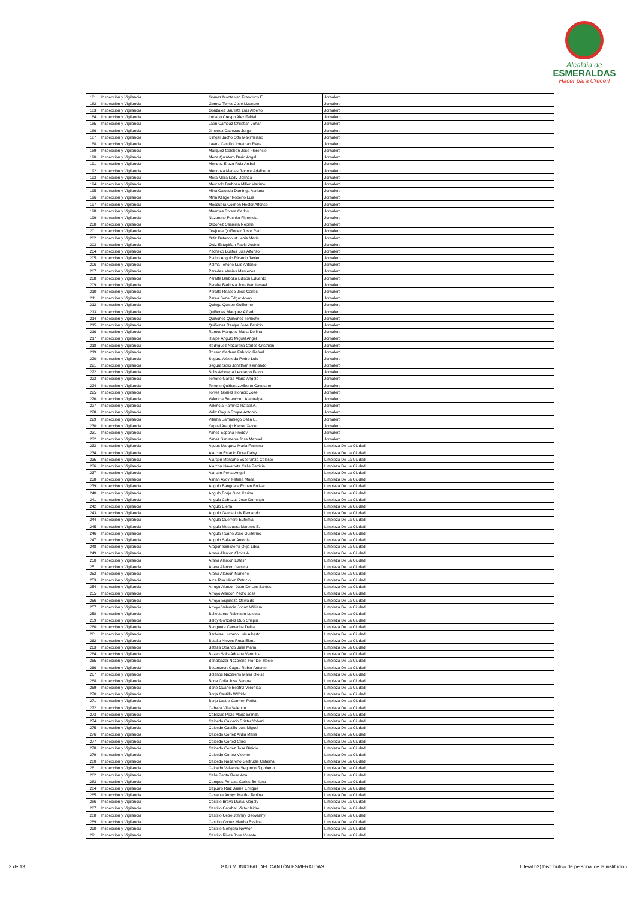Alcaldía de
ESMERALDAS
Hacer para Crecer!
| 181 | Inspección y Vigilancia | Gomez Montalvan Francisco E. | Jornalero |
| 182 | Inspección y Vigilancia | Gomez Torres José Lizandro | Jornalero |
| 183 | Inspección y Vigilancia | Gonzalez Bautista Luis Alberto | Jornalero |
| 184 | Inspección y Vigilancia | Intriago Crespo Alex Fabial | Jornalero |
| 185 | Inspección y Vigilancia | Jaen Campaz Christian Johan | Jornalero |
| 186 | Inspección y Vigilancia | Jimenez Cabezas Jorge | Jornalero |
| 187 | Inspección y Vigilancia | Klinger Jacho Otto Maximiliano | Jornalero |
| 188 | Inspección y Vigilancia | Lastra Castillo Jonathan Rene | Jornalero |
| 189 | Inspección y Vigilancia | Marquez Colobon Jose Florencio | Jornalero |
| 190 | Inspección y Vigilancia | Mena Quintero Dario Angel | Jornalero |
| 191 | Inspección y Vigilancia | Mendez Erazo Ruiz Anibal | Jornalero |
| 192 | Inspección y Vigilancia | Mendoza Mecias Jacinto Adalberto | Jornalero |
| 193 | Inspección y Vigilancia | Mera Mera Lady Dalinda | Jornalero |
| 194 | Inspección y Vigilancia | Mercado Barbosa Miller Maximo | Jornalero |
| 195 | Inspección y Vigilancia | Mina Caicedo Dominga Adriana | Jornalero |
| 196 | Inspección y Vigilancia | Mina Klinger Roberto Luis | Jornalero |
| 197 | Inspección y Vigilancia | Mosquera Coimen Hector Alfonso | Jornalero |
| 198 | Inspección y Vigilancia | Muentes Rivera Carlos | Jornalero |
| 199 | Inspección y Vigilancia | Nazareno Pachito Florencia | Jornalero |
| 200 | Inspección y Vigilancia | Ordoñez Casierra Neorlin | Jornalero |
| 201 | Inspección y Vigilancia | Orejuela Quiñonez Justo Raul | Jornalero |
| 202 | Inspección y Vigilancia | Ortiz Betancourt Lenis Maria | Jornalero |
| 203 | Inspección y Vigilancia | Ortiz Estupiñan Pablo Jovino | Jornalero |
| 204 | Inspección y Vigilancia | Pacheco Bustos Luis Alfonso | Jornalero |
| 205 | Inspección y Vigilancia | Pacho Angulo Ricardo Javier | Jornalero |
| 206 | Inspección y Vigilancia | Palma Tenorio Luis Antonio | Jornalero |
| 207 | Inspección y Vigilancia | Paredes Mesias Mercedes | Jornalero |
| 208 | Inspección y Vigilancia | Peralta Barboza Edison Eduardo | Jornalero |
| 209 | Inspección y Vigilancia | Peralta Barboza Jonathan Ismael | Jornalero |
| 210 | Inspección y Vigilancia | Peralta Reasco Jose Carlos | Jornalero |
| 211 | Inspección y Vigilancia | Perea Bone Edgar Arvay | Jornalero |
| 212 | Inspección y Vigilancia | Quinga Quispe Guillermo | Jornalero |
| 213 | Inspección y Vigilancia | Quiñonez Marquez Alfredo | Jornalero |
| 214 | Inspección y Vigilancia | Quiñonez Quiñonez Tomiche | Jornalero |
| 215 | Inspección y Vigilancia | Quiñonez Realpe Jose Patricio | Jornalero |
| 216 | Inspección y Vigilancia | Ramos Marquez Maria Delfina | Jornalero |
| 217 | Inspección y Vigilancia | Rialpe Angulo Miguel Angel | Jornalero |
| 218 | Inspección y Vigilancia | Rodriguez Nazareno Carlos Cristhian | Jornalero |
| 219 | Inspección y Vigilancia | Rosero Cadena Fabricio Rafael | Jornalero |
| 220 | Inspección y Vigilancia | Segura Arboleda Pedro Luis | Jornalero |
| 221 | Inspección y Vigilancia | Segura Solis Jonathan Fernando | Jornalero |
| 222 | Inspección y Vigilancia | Solis Arboleda Leonardo Favio | Jornalero |
| 223 | Inspección y Vigilancia | Tenorio Garcia Maria Angela | Jornalero |
| 224 | Inspección y Vigilancia | Tenorio Quiñonez Alberto Cayetano | Jornalero |
| 225 | Inspección y Vigilancia | Torres Gomez Horacio Jose | Jornalero |
| 226 | Inspección y Vigilancia | Valencia Betancourt Atahualpa | Jornalero |
| 227 | Inspección y Vigilancia | Valencia Ramirez Rafael A. | Jornalero |
| 228 | Inspección y Vigilancia | Veliz Cagua Roque Antonio | Jornalero |
| 229 | Inspección y Vigilancia | Vilema Samaniego Delia E. | Jornalero |
| 230 | Inspección y Vigilancia | Yagual Araujo Kleber Xavier | Jornalero |
| 231 | Inspección y Vigilancia | Yanez España Freddy | Jornalero |
| 232 | Inspección y Vigilancia | Yanez Simisterra Jose Manuel | Jornalero |
| 233 | Inspección y Vigilancia | Aguas Marquez Maria Fermina | Limpieza De La Ciudad |
| 234 | Inspección y Vigilancia | Alarcon Estacio Dora Daisy | Limpieza De La Ciudad |
| 235 | Inspección y Vigilancia | Alarcon Montaño Esperanza Celeste | Limpieza De La Ciudad |
| 236 | Inspección y Vigilancia | Alarcon Navarrete Celia Patricia | Limpieza De La Ciudad |
| 237 | Inspección y Vigilancia | Alarcon Perea Angel | Limpieza De La Ciudad |
| 238 | Inspección y Vigilancia | Alman Ayovi Fatima Maria | Limpieza De La Ciudad |
| 239 | Inspección y Vigilancia | Angulo Banguera Ermen Bolivar | Limpieza De La Ciudad |
| 240 | Inspección y Vigilancia | Angulo Borja Gina Karina | Limpieza De La Ciudad |
| 241 | Inspección y Vigilancia | Angulo Cabezas Jose Domingo | Limpieza De La Ciudad |
| 242 | Inspección y Vigilancia | Angulo Elena | Limpieza De La Ciudad |
| 243 | Inspección y Vigilancia | Angulo Garcia Luis Fernando | Limpieza De La Ciudad |
| 244 | Inspección y Vigilancia | Angulo Guerrero Eufemia | Limpieza De La Ciudad |
| 245 | Inspección y Vigilancia | Angulo Mosquera Martires E. | Limpieza De La Ciudad |
| 246 | Inspección y Vigilancia | Angulo Ruano Jose Guillermo | Limpieza De La Ciudad |
| 247 | Inspección y Vigilancia | Angulo Salazar Antonia | Limpieza De La Ciudad |
| 248 | Inspección y Vigilancia | Aragon Simisterra Olga Libia | Limpieza De La Ciudad |
| 249 | Inspección y Vigilancia | Arana Alarcon Clovis A. | Limpieza De La Ciudad |
| 250 | Inspección y Vigilancia | Arana Alarcon Estalin | Limpieza De La Ciudad |
| 251 | Inspección y Vigilancia | Arana Alarcon Jessica | Limpieza De La Ciudad |
| 252 | Inspección y Vigilancia | Arana Alarcon Marlene | Limpieza De La Ciudad |
| 253 | Inspección y Vigilancia | Arce Rua Nixon Patricio | Limpieza De La Ciudad |
| 254 | Inspección y Vigilancia | Arroyo Alarcon Juan De Los Santos | Limpieza De La Ciudad |
| 255 | Inspección y Vigilancia | Arroyo Alarcon Pedro Jose | Limpieza De La Ciudad |
| 256 | Inspección y Vigilancia | Arroyo Espinoza Oswaldo | Limpieza De La Ciudad |
| 257 | Inspección y Vigilancia | Arroyo Valencia Johan William | Limpieza De La Ciudad |
| 258 | Inspección y Vigilancia | Ballesteros Robinzon Luxiola | Limpieza De La Ciudad |
| 259 | Inspección y Vigilancia | Baloy Gonzalez Duo Crispin | Limpieza De La Ciudad |
| 260 | Inspección y Vigilancia | Banguera Carvache Dalila | Limpieza De La Ciudad |
| 261 | Inspección y Vigilancia | Barbosa Hurtado Luis Alberto | Limpieza De La Ciudad |
| 262 | Inspección y Vigilancia | Batalla Nieves Rosa Elena | Limpieza De La Ciudad |
| 263 | Inspección y Vigilancia | Batalla Obando Julia Maria | Limpieza De La Ciudad |
| 264 | Inspección y Vigilancia | Bazan Solis Adriana Veronica | Limpieza De La Ciudad |
| 265 | Inspección y Vigilancia | Benalcazar Nazareno Flor Del Rocio | Limpieza De La Ciudad |
| 266 | Inspección y Vigilancia | Betancourt Cagua Rober Antonio | Limpieza De La Ciudad |
| 267 | Inspección y Vigilancia | Bolaños Nazareno Maria Oleisa | Limpieza De La Ciudad |
| 268 | Inspección y Vigilancia | Bone Chila Jose Santos | Limpieza De La Ciudad |
| 269 | Inspección y Vigilancia | Bone Guano Beatriz Veronica | Limpieza De La Ciudad |
| 270 | Inspección y Vigilancia | Borja Castillo Wilfrido | Limpieza De La Ciudad |
| 271 | Inspección y Vigilancia | Borja Lastre Carmen Petita | Limpieza De La Ciudad |
| 272 | Inspección y Vigilancia | Cabeza Villa Valentin | Limpieza De La Ciudad |
| 273 | Inspección y Vigilancia | Cabezas Pozo Maria Erlinda | Limpieza De La Ciudad |
| 274 | Inspección y Vigilancia | Caicedo Caicedo Brister Yobani | Limpieza De La Ciudad |
| 275 | Inspección y Vigilancia | Caicedo Castillo Luis Miguel | Limpieza De La Ciudad |
| 276 | Inspección y Vigilancia | Caicedo Cortez Ardia Maria | Limpieza De La Ciudad |
| 277 | Inspección y Vigilancia | Caicedo Cortez Cerci | Limpieza De La Ciudad |
| 278 | Inspección y Vigilancia | Caicedo Cortez Jose Binicio | Limpieza De La Ciudad |
| 279 | Inspección y Vigilancia | Caicedo Cortez Vicente | Limpieza De La Ciudad |
| 280 | Inspección y Vigilancia | Caicedo Nazareno Gertrudis Catalina | Limpieza De La Ciudad |
| 281 | Inspección y Vigilancia | Caicedo Valverde Segundo Rigoberto | Limpieza De La Ciudad |
| 282 | Inspección y Vigilancia | Calle Panta Rosa Ana | Limpieza De La Ciudad |
| 283 | Inspección y Vigilancia | Campos Perlaza Carlos Benigno | Limpieza De La Ciudad |
| 284 | Inspección y Vigilancia | Capurro Ruiz Jaime Enrique | Limpieza De La Ciudad |
| 285 | Inspección y Vigilancia | Casierra Arroyo Martha Teolina | Limpieza De La Ciudad |
| 286 | Inspección y Vigilancia | Castillo Bravo Dunia Magaly | Limpieza De La Ciudad |
| 287 | Inspección y Vigilancia | Castillo Carabali Victor Isidro | Limpieza De La Ciudad |
| 288 | Inspección y Vigilancia | Castillo Cetre Johnny Geovanny | Limpieza De La Ciudad |
| 289 | Inspección y Vigilancia | Castillo Cortez Martha Evelina | Limpieza De La Ciudad |
| 290 | Inspección y Vigilancia | Castillo Gongora Newton | Limpieza De La Ciudad |
| 291 | Inspección y Vigilancia | Castillo Rivas Jose Vicente | Limpieza De La Ciudad |
3 de 13 GAD MUNICIPAL DEL CANTÓN ESMERALDAS Literal b2) Distributivo de personal de la institución